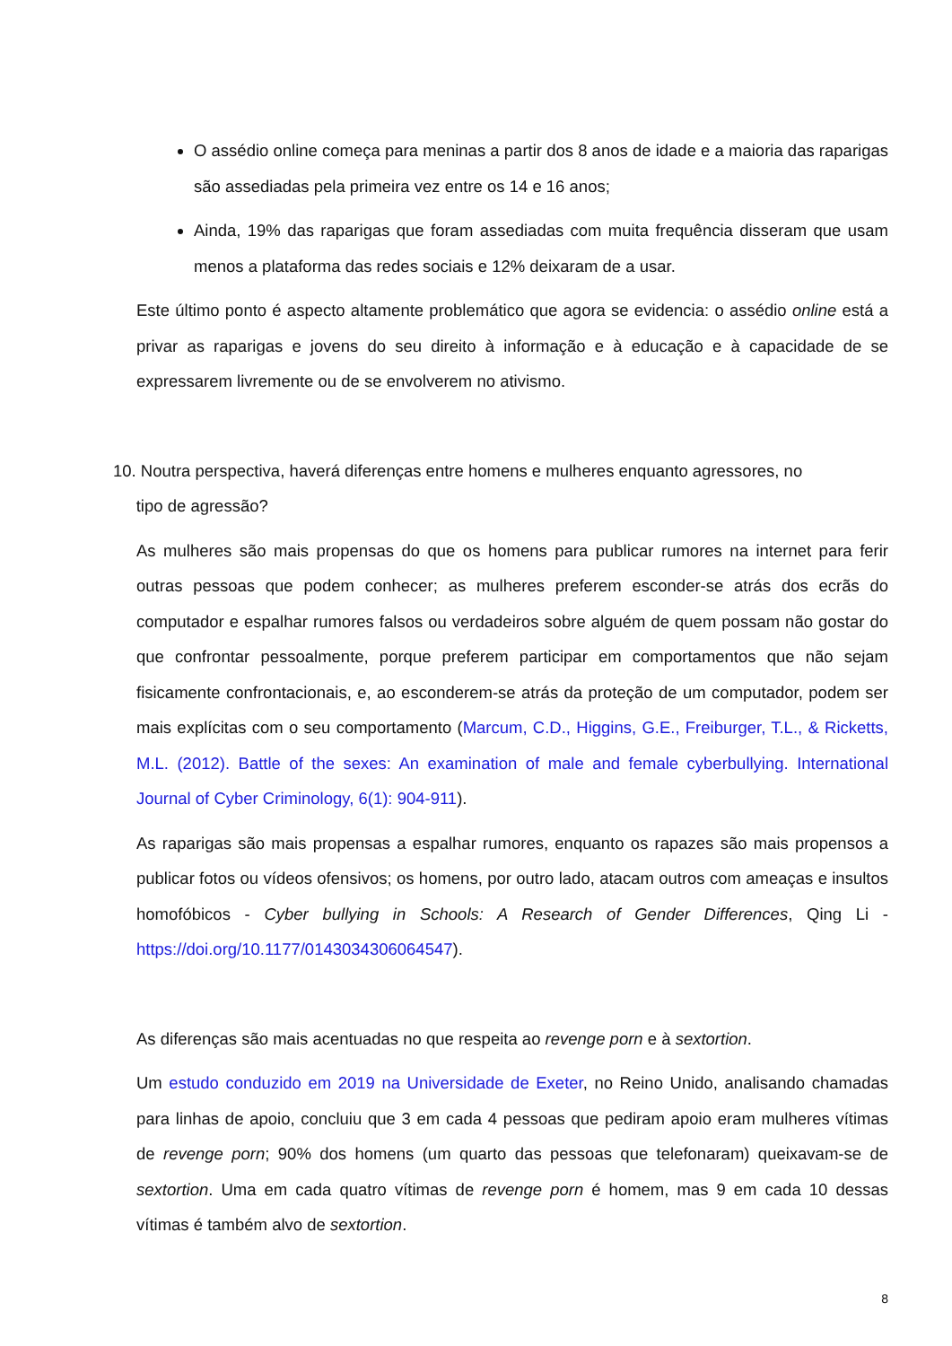O assédio online começa para meninas a partir dos 8 anos de idade e a maioria das raparigas são assediadas pela primeira vez entre os 14 e 16 anos;
Ainda, 19% das raparigas que foram assediadas com muita frequência disseram que usam menos a plataforma das redes sociais e 12% deixaram de a usar.
Este último ponto é aspecto altamente problemático que agora se evidencia: o assédio online está a privar as raparigas e jovens do seu direito à informação e à educação e à capacidade de se expressarem livremente ou de se envolverem no ativismo.
10. Noutra perspectiva, haverá diferenças entre homens e mulheres enquanto agressores, no
tipo de agressão?
As mulheres são mais propensas do que os homens para publicar rumores na internet para ferir outras pessoas que podem conhecer; as mulheres preferem esconder-se atrás dos ecrãs do computador e espalhar rumores falsos ou verdadeiros sobre alguém de quem possam não gostar do que confrontar pessoalmente, porque preferem participar em comportamentos que não sejam fisicamente confrontacionais, e, ao esconderem-se atrás da proteção de um computador, podem ser mais explícitas com o seu comportamento (Marcum, C.D., Higgins, G.E., Freiburger, T.L., & Ricketts, M.L. (2012). Battle of the sexes: An examination of male and female cyberbullying. International Journal of Cyber Criminology, 6(1): 904-911).
As raparigas são mais propensas a espalhar rumores, enquanto os rapazes são mais propensos a publicar fotos ou vídeos ofensivos; os homens, por outro lado, atacam outros com ameaças e insultos homofóbicos - Cyber bullying in Schools: A Research of Gender Differences, Qing Li - https://doi.org/10.1177/0143034306064547).
As diferenças são mais acentuadas no que respeita ao revenge porn e à sextortion.
Um estudo conduzido em 2019 na Universidade de Exeter, no Reino Unido, analisando chamadas para linhas de apoio, concluiu que 3 em cada 4 pessoas que pediram apoio eram mulheres vítimas de revenge porn; 90% dos homens (um quarto das pessoas que telefonaram) queixavam-se de sextortion. Uma em cada quatro vítimas de revenge porn é homem, mas 9 em cada 10 dessas vítimas é também alvo de sextortion.
8